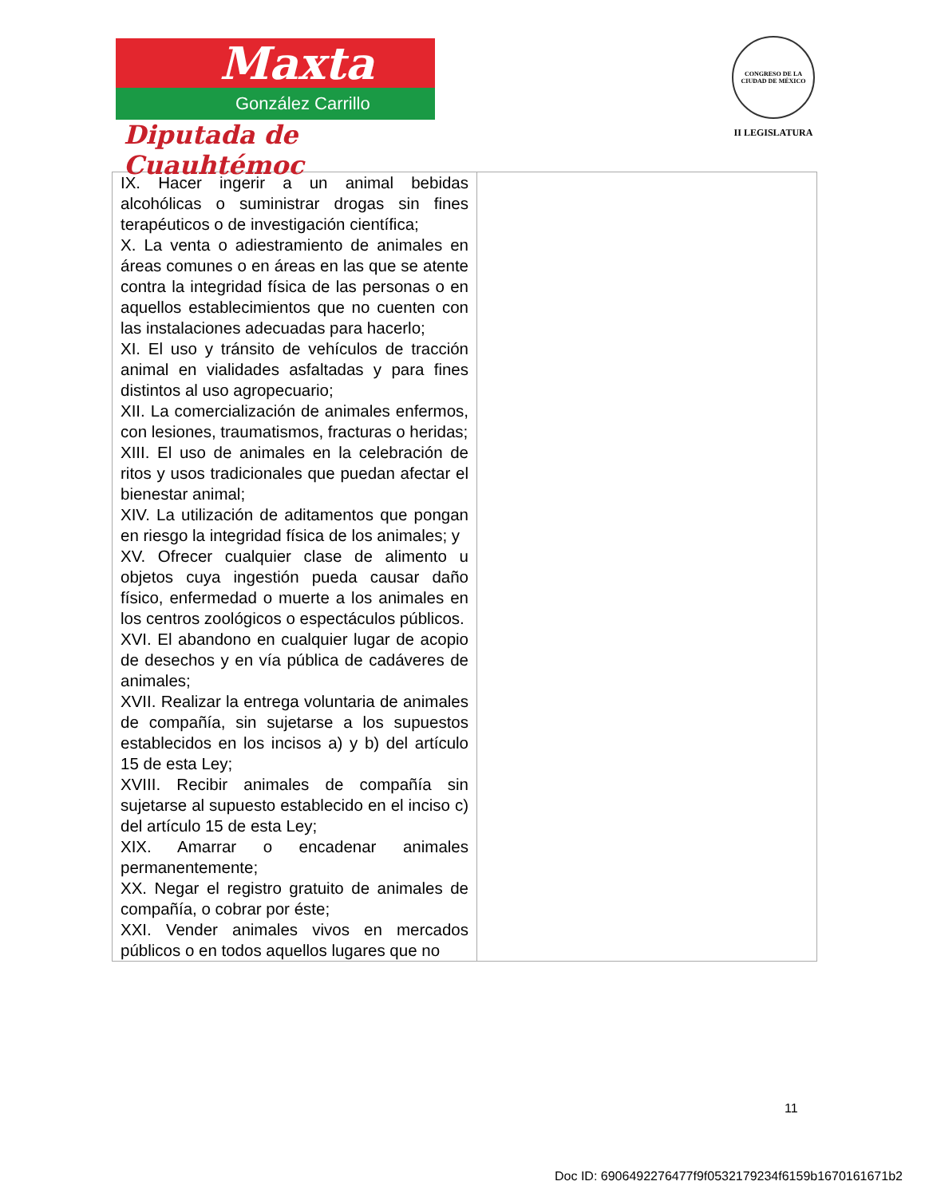Maxta
González Carrillo
Diputada de Cuauhtémoc
CONGRESO DE LA CIUDAD DE MÉXICO
II LEGISLATURA
| IX. Hacer ingerir a un animal bebidas alcohólicas o suministrar drogas sin fines terapéuticos o de investigación científica; X. La venta o adiestramiento de animales en áreas comunes o en áreas en las que se atente contra la integridad física de las personas o en aquellos establecimientos que no cuenten con las instalaciones adecuadas para hacerlo; XI. El uso y tránsito de vehículos de tracción animal en vialidades asfaltadas y para fines distintos al uso agropecuario; XII. La comercialización de animales enfermos, con lesiones, traumatismos, fracturas o heridas; XIII. El uso de animales en la celebración de ritos y usos tradicionales que puedan afectar el bienestar animal; XIV. La utilización de aditamentos que pongan en riesgo la integridad física de los animales; y XV. Ofrecer cualquier clase de alimento u objetos cuya ingestión pueda causar daño físico, enfermedad o muerte a los animales en los centros zoológicos o espectáculos públicos. XVI. El abandono en cualquier lugar de acopio de desechos y en vía pública de cadáveres de animales; XVII. Realizar la entrega voluntaria de animales de compañía, sin sujetarse a los supuestos establecidos en los incisos a) y b) del artículo 15 de esta Ley; XVIII. Recibir animales de compañía sin sujetarse al supuesto establecido en el inciso c) del artículo 15 de esta Ley; XIX. Amarrar o encadenar animales permanentemente; XX. Negar el registro gratuito de animales de compañía, o cobrar por éste; XXI. Vender animales vivos en mercados públicos o en todos aquellos lugares que no | |
11
Doc ID: 6906492276477f9f0532179234f6159b1670161671b2